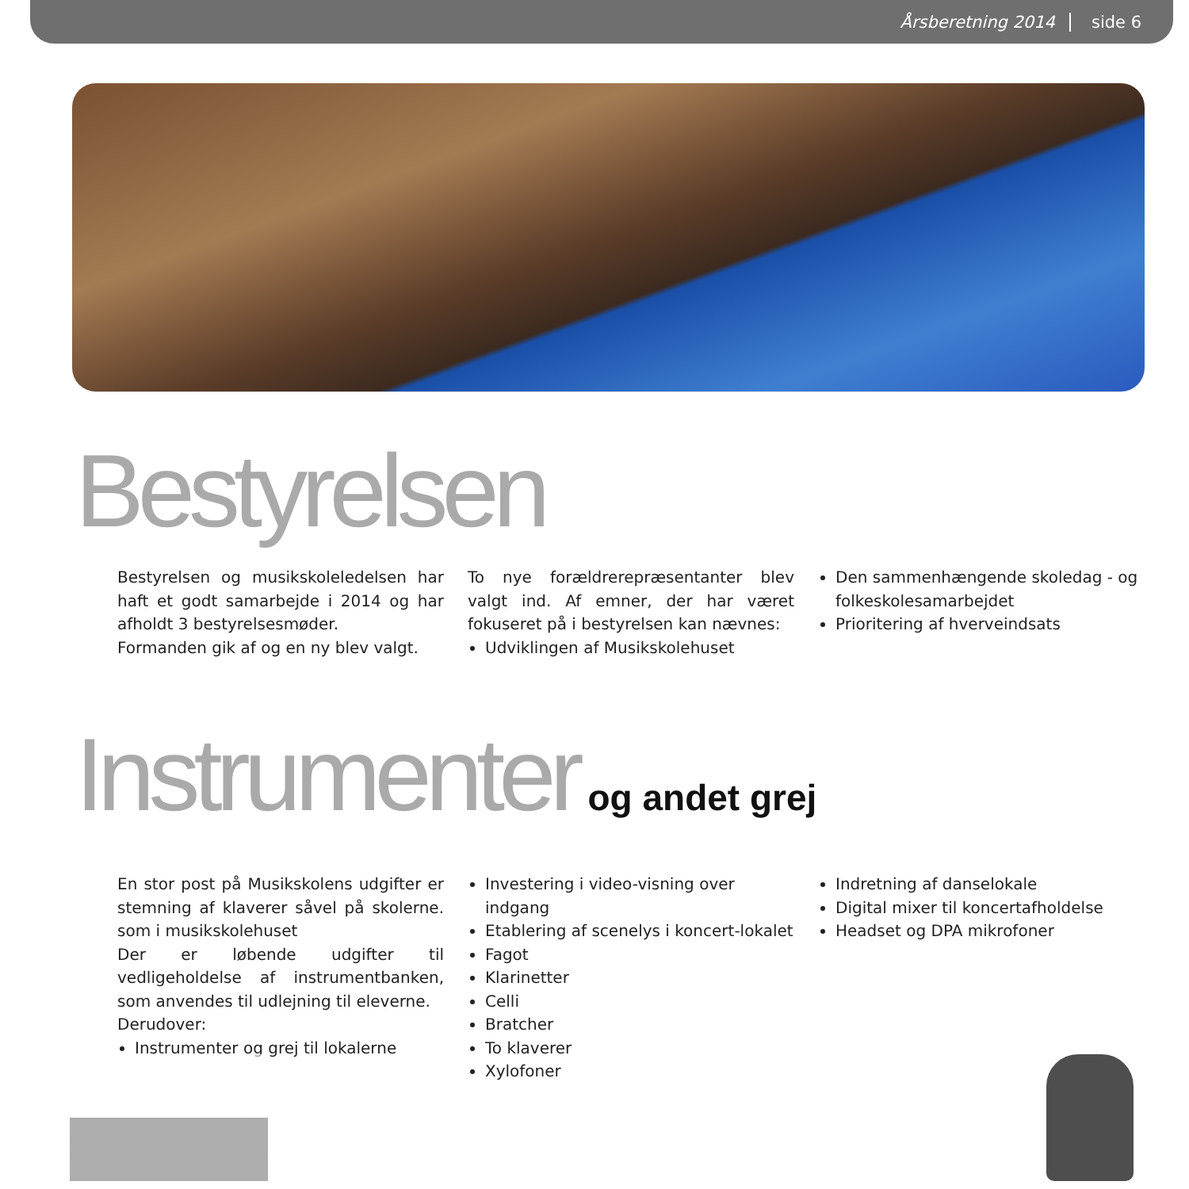Årsberetning 2014 side 6
Bestyrelsen
Bestyrelsen og musikskoleledelsen har haft et godt samarbejde i 2014 og har afholdt 3 bestyrelsesmøder.
Formanden gik af og en ny blev valgt.
To nye forældrerepræsentanter blev valgt ind. Af emner, der har været fokuseret på i bestyrelsen kan nævnes:
Udviklingen af Musikskolehuset
Den sammenhængende skoledag - og folkeskolesamarbejdet
Prioritering af hverveindsats
Instrumenter og andet grej
En stor post på Musikskolens udgifter er stemning af klaverer såvel på skolerne. som i musikskolehuset
Der er løbende udgifter til vedligeholdelse af instrumentbanken, som anvendes til udlejning til eleverne.
Derudover:
Instrumenter og grej til lokalerne
Investering i video-visning over indgang
Etablering af scenelys i koncert-lokalet
Fagot
Klarinetter
Celli
Bratcher
To klaverer
Xylofoner
Indretning af danselokale
Digital mixer til koncertafholdelse
Headset og DPA mikrofoner